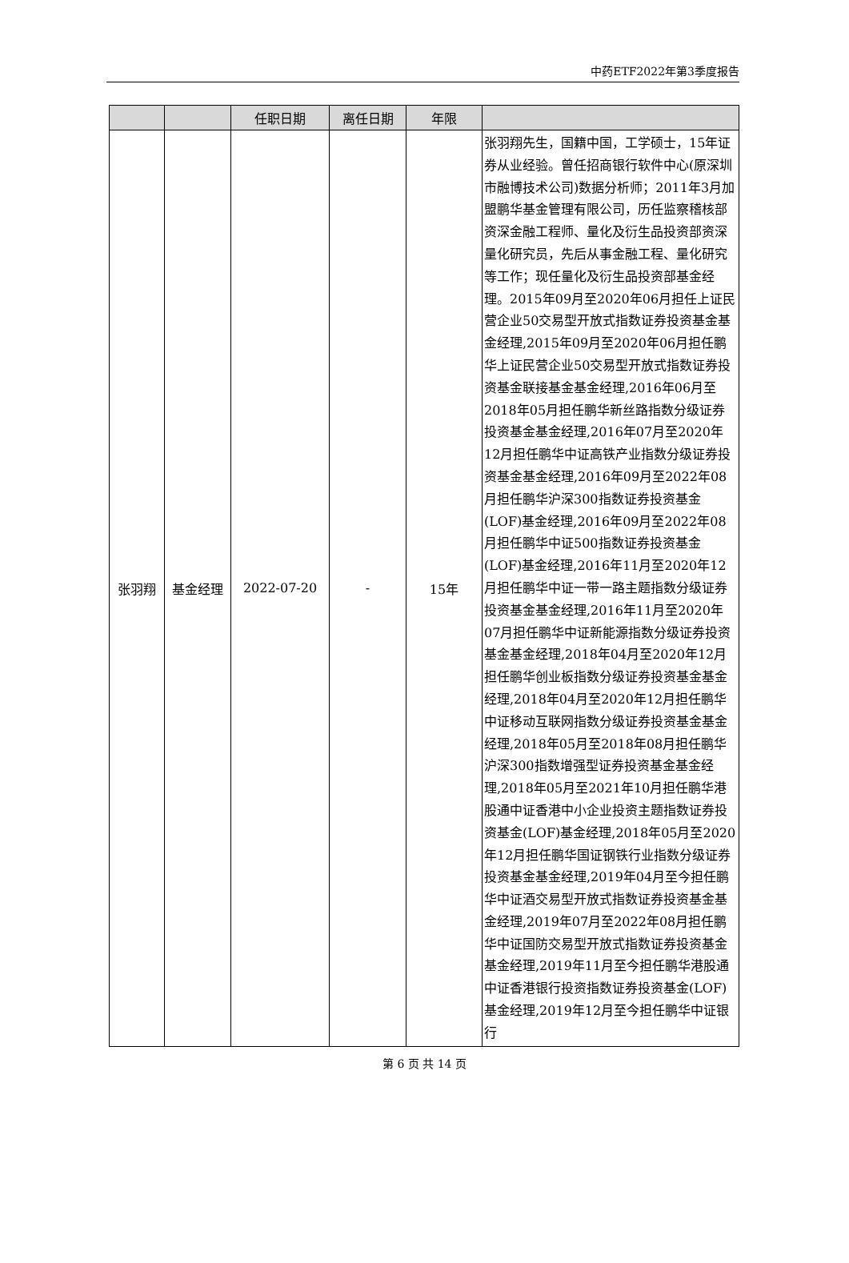中药ETF2022年第3季度报告
| | | 任职日期 | 离任日期 | 年限 | |
| --- | --- | --- | --- | --- | --- |
| 张羽翔 | 基金经理 | 2022-07-20 | - | 15年 | 张羽翔先生，国籍中国，工学硕士，15年证券从业经验。曾任招商银行软件中心(原深圳市融博技术公司)数据分析师；2011年3月加盟鹏华基金管理有限公司，历任监察稽核部资深金融工程师、量化及衍生品投资部资深量化研究员，先后从事金融工程、量化研究等工作；现任量化及衍生品投资部基金经理。2015年09月至2020年06月担任上证民营企业50交易型开放式指数证券投资基金基金经理,2015年09月至2020年06月担任鹏华上证民营企业50交易型开放式指数证券投资基金联接基金基金经理,2016年06月至2018年05月担任鹏华新丝路指数分级证券投资基金基金经理,2016年07月至2020年12月担任鹏华中证高铁产业指数分级证券投资基金基金经理,2016年09月至2022年08月担任鹏华沪深300指数证券投资基金(LOF)基金经理,2016年09月至2022年08月担任鹏华中证500指数证券投资基金(LOF)基金经理,2016年11月至2020年12月担任鹏华中证一带一路主题指数分级证券投资基金基金经理,2016年11月至2020年07月担任鹏华中证新能源指数分级证券投资基金基金经理,2018年04月至2020年12月担任鹏华创业板指数分级证券投资基金基金经理,2018年04月至2020年12月担任鹏华中证移动互联网指数分级证券投资基金基金经理,2018年05月至2018年08月担任鹏华沪深300指数增强型证券投资基金基金经理,2018年05月至2021年10月担任鹏华港股通中证香港中小企业投资主题指数证券投资基金(LOF)基金经理,2018年05月至2020年12月担任鹏华国证钢铁行业指数分级证券投资基金基金经理,2019年04月至今担任鹏华中证酒交易型开放式指数证券投资基金基金经理,2019年07月至2022年08月担任鹏华中证国防交易型开放式指数证券投资基金基金经理,2019年11月至今担任鹏华港股通中证香港银行投资指数证券投资基金(LOF)基金经理,2019年12月至今担任鹏华中证银行 |
第 6 页 共 14 页